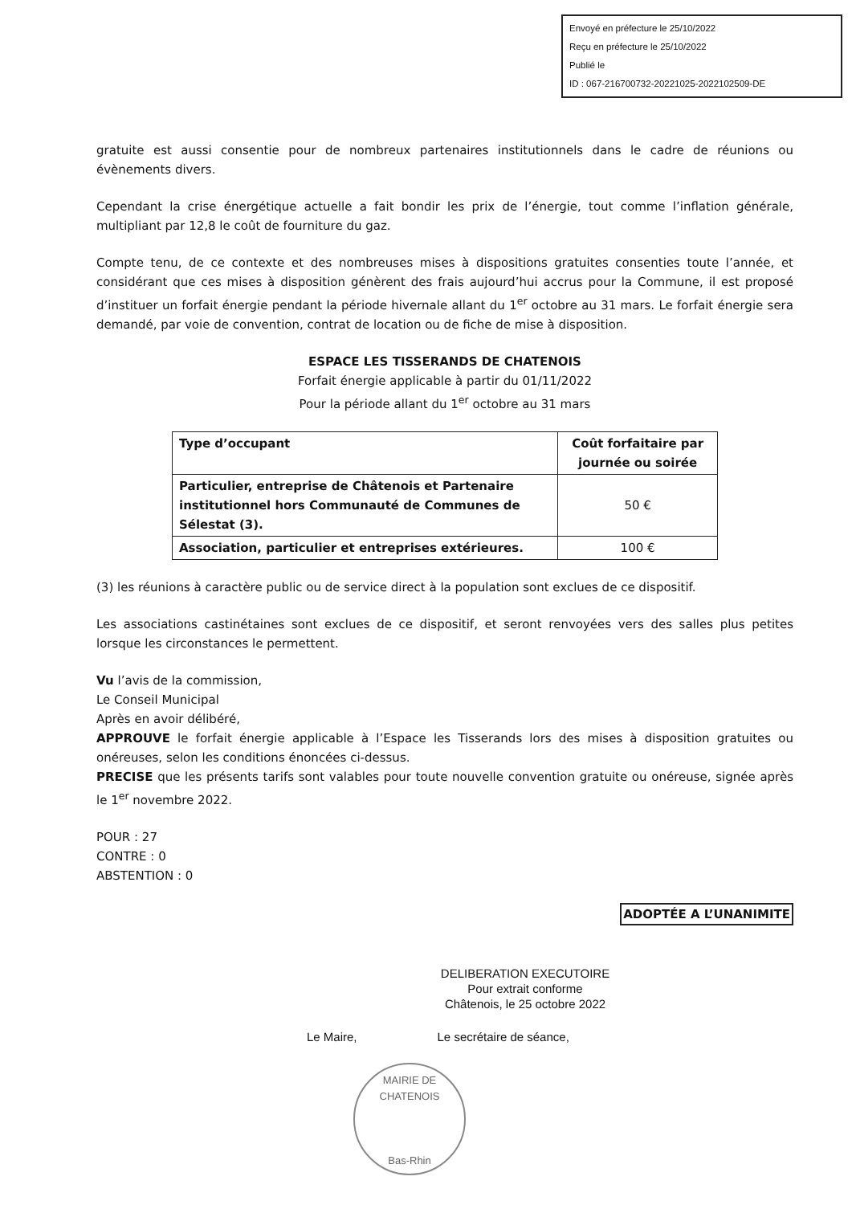Envoyé en préfecture le 25/10/2022
Reçu en préfecture le 25/10/2022
Publié le
ID : 067-216700732-20221025-2022102509-DE
gratuite est aussi consentie pour de nombreux partenaires institutionnels dans le cadre de réunions ou évènements divers.
Cependant la crise énergétique actuelle a fait bondir les prix de l’énergie, tout comme l’inflation générale, multipliant par 12,8 le coût de fourniture du gaz.
Compte tenu, de ce contexte et des nombreuses mises à dispositions gratuites consenties toute l’année, et considérant que ces mises à disposition génèrent des frais aujourd’hui accrus pour la Commune, il est proposé d’instituer un forfait énergie pendant la période hivernale allant du 1<sup>er</sup> octobre au 31 mars. Le forfait énergie sera demandé, par voie de convention, contrat de location ou de fiche de mise à disposition.
ESPACE LES TISSERANDS DE CHATENOIS
Forfait énergie applicable à partir du 01/11/2022
Pour la période allant du 1<sup>er</sup> octobre au 31 mars
| Type d’occupant | Coût forfaitaire par journée ou soirée |
| --- | --- |
| Particulier, entreprise de Châtenois et Partenaire institutionnel hors Communauté de Communes de Sélestat (3). | 50 € |
| Association, particulier et entreprises extérieures. | 100 € |
(3) les réunions à caractère public ou de service direct à la population sont exclues de ce dispositif.
Les associations castinétaines sont exclues de ce dispositif, et seront renvoyées vers des salles plus petites lorsque les circonstances le permettent.
Vu l’avis de la commission,
Le Conseil Municipal
Après en avoir délibéré,
APPROUVE le forfait énergie applicable à l’Espace les Tisserands lors des mises à disposition gratuites ou onéreuses, selon les conditions énoncées ci-dessus.
PRECISE que les présents tarifs sont valables pour toute nouvelle convention gratuite ou onéreuse, signée après le 1<sup>er</sup> novembre 2022.
POUR : 27
CONTRE : 0
ABSTENTION : 0
ADOPTÉE A L’UNANIMITE
DELIBERATION EXECUTOIRE
Pour extrait conforme
Châtenois, le 25 octobre 2022
Le Maire, Le secrétaire de séance,
MAIRIE DE CHATENOIS
Bas-Rhin